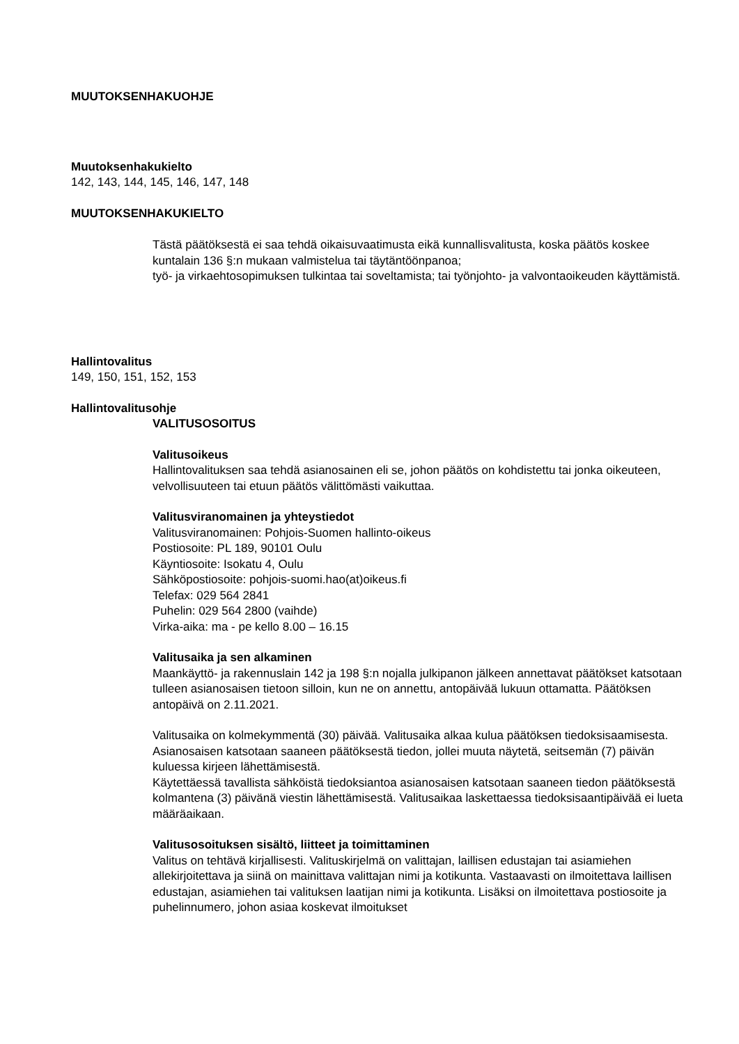MUUTOKSENHAKUOHJE
Muutoksenhakukielto
142, 143, 144, 145, 146, 147, 148
MUUTOKSENHAKUKIELTO
Tästä päätöksestä ei saa tehdä oikaisuvaatimusta eikä kunnallisvalitusta, koska päätös koskee kuntalain 136 §:n mukaan valmistelua tai täytäntöönpanoa;
työ- ja virkaehtosopimuksen tulkintaa tai soveltamista; tai työnjohto- ja valvontaoikeuden käyttämistä.
Hallintovalitus
149, 150, 151, 152, 153
Hallintovalitusohje
VALITUSOSOITUS
Valitusoikeus
Hallintovalituksen saa tehdä asianosainen eli se, johon päätös on kohdistettu tai jonka oikeuteen, velvollisuuteen tai etuun päätös välittömästi vaikuttaa.
Valitusviranomainen ja yhteystiedot
Valitusviranomainen: Pohjois-Suomen hallinto-oikeus
Postiosoite: PL 189, 90101 Oulu
Käyntiosoite: Isokatu 4, Oulu
Sähköpostiosoite: pohjois-suomi.hao(at)oikeus.fi
Telefax: 029 564 2841
Puhelin: 029 564 2800 (vaihde)
Virka-aika: ma - pe kello 8.00 – 16.15
Valitusaika ja sen alkaminen
Maankäyttö- ja rakennuslain 142 ja 198 §:n nojalla julkipanon jälkeen annettavat päätökset katsotaan tulleen asianosaisen tietoon silloin, kun ne on annettu, antopäivää lukuun ottamatta. Päätöksen antopäivä on 2.11.2021.
Valitusaika on kolmekymmentä (30) päivää. Valitusaika alkaa kulua päätöksen tiedoksisaamisesta. Asianosaisen katsotaan saaneen päätöksestä tiedon, jollei muuta näytetä, seitsemän (7) päivän kuluessa kirjeen lähettämisestä.
Käytettäessä tavallista sähköistä tiedoksiantoa asianosaisen katsotaan saaneen tiedon päätöksestä kolmantena (3) päivänä viestin lähettämisestä. Valitusaikaa laskettaessa tiedoksisaantipäivää ei lueta määräaikaan.
Valitusosoituksen sisältö, liitteet ja toimittaminen
Valitus on tehtävä kirjallisesti. Valituskirjelmä on valittajan, laillisen edustajan tai asiamiehen allekirjoitettava ja siinä on mainittava valittajan nimi ja kotikunta. Vastaavasti on ilmoitettava laillisen edustajan, asiamiehen tai valituksen laatijan nimi ja kotikunta. Lisäksi on ilmoitettava postiosoite ja puhelinnumero, johon asiaa koskevat ilmoitukset